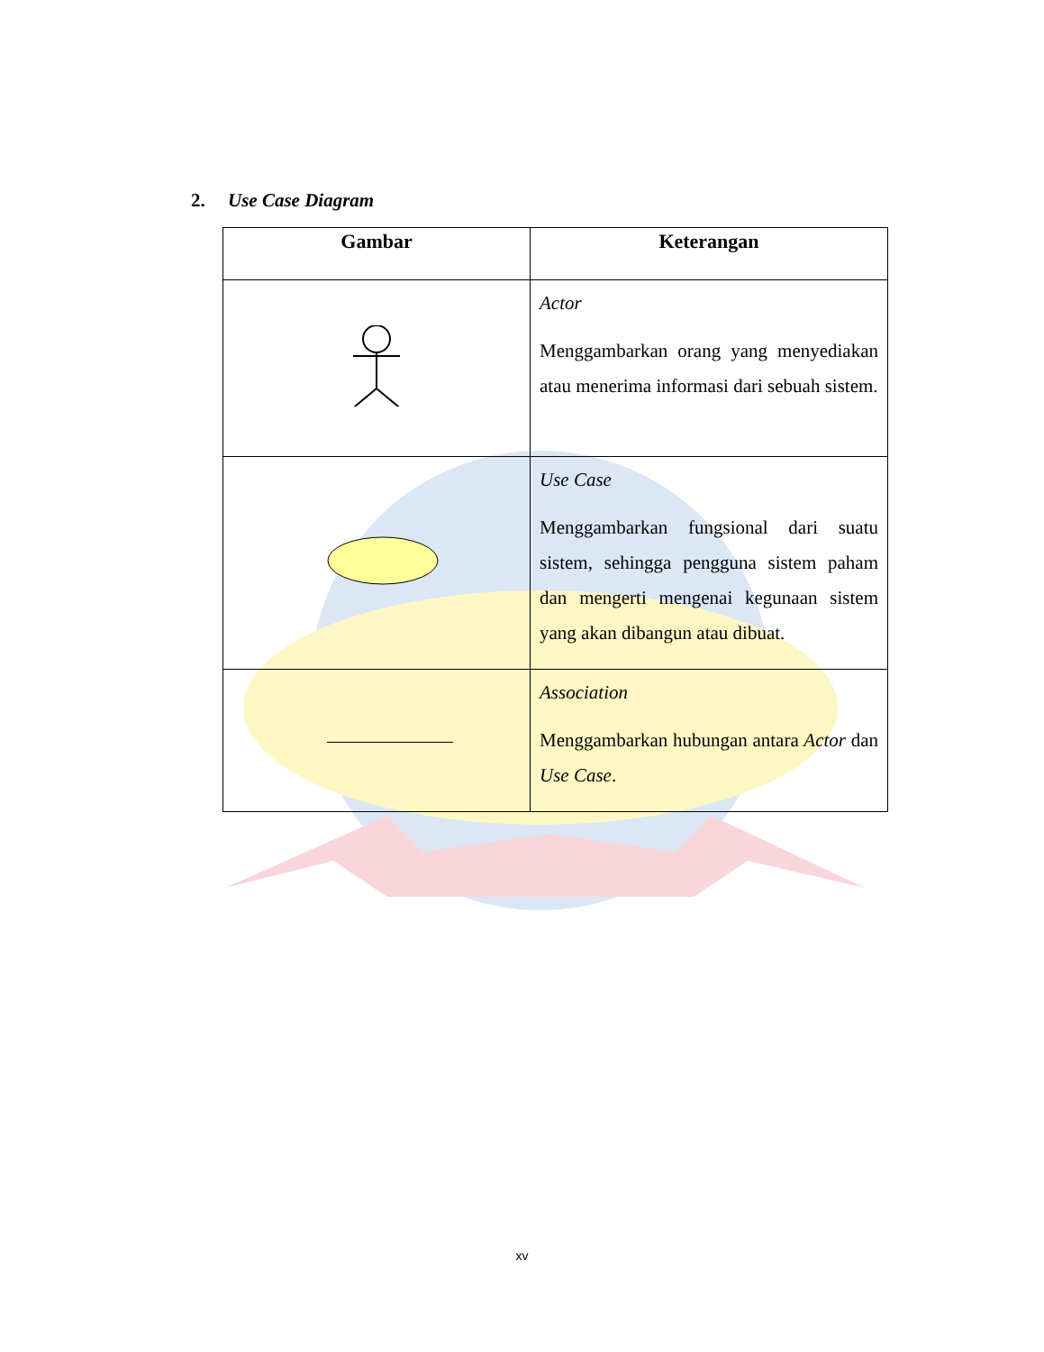2. Use Case Diagram
| Gambar | Keterangan |
| --- | --- |
| | Actor Menggambarkan orang yang menyediakan atau menerima informasi dari sebuah sistem. |
| | Use Case Menggambarkan fungsional dari suatu sistem, sehingga pengguna sistem paham dan mengerti mengenai kegunaan sistem yang akan dibangun atau dibuat. |
| | Association Menggambarkan hubungan antara Actor dan Use Case . |
xv